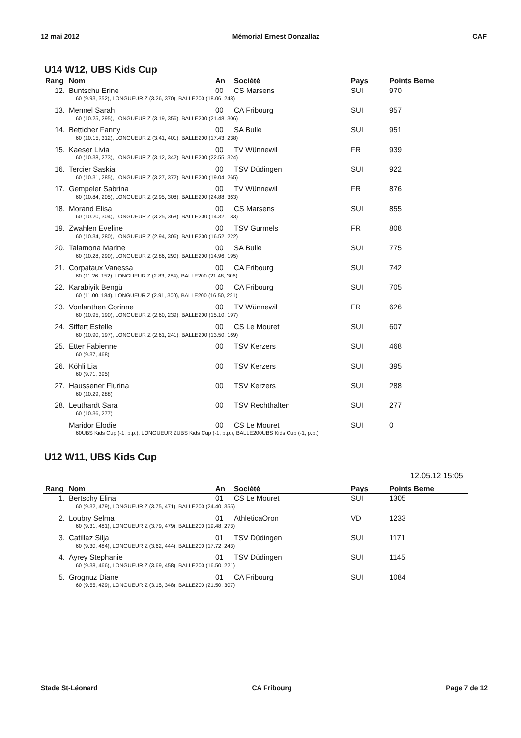12 mai 2012 Mémorial Ernest Donzallaz CAF
U14 W12, UBS Kids Cup
| Rang | Nom | An | Société | Pays | Points Beme |
| --- | --- | --- | --- | --- | --- |
| 12. | Buntschu Erine | 00 | CS Marsens | SUI | 970 |
| | 60 (9.93, 352), LONGUEUR Z (3.26, 370), BALLE200 (18.06, 248) | | | | |
| 13. | Mennel Sarah | 00 | CA Fribourg | SUI | 957 |
| | 60 (10.25, 295), LONGUEUR Z (3.19, 356), BALLE200 (21.48, 306) | | | | |
| 14. | Betticher Fanny | 00 | SA Bulle | SUI | 951 |
| | 60 (10.15, 312), LONGUEUR Z (3.41, 401), BALLE200 (17.43, 238) | | | | |
| 15. | Kaeser Livia | 00 | TV Wünnewil | FR | 939 |
| | 60 (10.38, 273), LONGUEUR Z (3.12, 342), BALLE200 (22.55, 324) | | | | |
| 16. | Tercier Saskia | 00 | TSV Düdingen | SUI | 922 |
| | 60 (10.31, 285), LONGUEUR Z (3.27, 372), BALLE200 (19.04, 265) | | | | |
| 17. | Gempeler Sabrina | 00 | TV Wünnewil | FR | 876 |
| | 60 (10.84, 205), LONGUEUR Z (2.95, 308), BALLE200 (24.88, 363) | | | | |
| 18. | Morand Elisa | 00 | CS Marsens | SUI | 855 |
| | 60 (10.20, 304), LONGUEUR Z (3.25, 368), BALLE200 (14.32, 183) | | | | |
| 19. | Zwahlen Eveline | 00 | TSV Gurmels | FR | 808 |
| | 60 (10.34, 280), LONGUEUR Z (2.94, 306), BALLE200 (16.52, 222) | | | | |
| 20. | Talamona Marine | 00 | SA Bulle | SUI | 775 |
| | 60 (10.28, 290), LONGUEUR Z (2.86, 290), BALLE200 (14.96, 195) | | | | |
| 21. | Corpataux Vanessa | 00 | CA Fribourg | SUI | 742 |
| | 60 (11.26, 152), LONGUEUR Z (2.83, 284), BALLE200 (21.48, 306) | | | | |
| 22. | Karabiyik Bengü | 00 | CA Fribourg | SUI | 705 |
| | 60 (11.00, 184), LONGUEUR Z (2.91, 300), BALLE200 (16.50, 221) | | | | |
| 23. | Vonlanthen Corinne | 00 | TV Wünnewil | FR | 626 |
| | 60 (10.95, 190), LONGUEUR Z (2.60, 239), BALLE200 (15.10, 197) | | | | |
| 24. | Siffert Estelle | 00 | CS Le Mouret | SUI | 607 |
| | 60 (10.90, 197), LONGUEUR Z (2.61, 241), BALLE200 (13.50, 169) | | | | |
| 25. | Etter Fabienne | 00 | TSV Kerzers | SUI | 468 |
| | 60 (9.37, 468) | | | | |
| 26. | Köhli Lia | 00 | TSV Kerzers | SUI | 395 |
| | 60 (9.71, 395) | | | | |
| 27. | Haussener Flurina | 00 | TSV Kerzers | SUI | 288 |
| | 60 (10.29, 288) | | | | |
| 28. | Leuthardt Sara | 00 | TSV Rechthalten | SUI | 277 |
| | 60 (10.36, 277) | | | | |
| | Maridor Elodie | 00 | CS Le Mouret | SUI | 0 |
| | 60UBS Kids Cup (-1, p.p.), LONGUEUR ZUBS Kids Cup (-1, p.p.), BALLE200UBS Kids Cup (-1, p.p.) | | | | |
U12 W11, UBS Kids Cup
12.05.12 15:05
| Rang | Nom | An | Société | Pays | Points Beme |
| --- | --- | --- | --- | --- | --- |
| 1. | Bertschy Elina | 01 | CS Le Mouret | SUI | 1305 |
| | 60 (9.32, 479), LONGUEUR Z (3.75, 471), BALLE200 (24.40, 355) | | | | |
| 2. | Loubry Selma | 01 | AthleticaOron | VD | 1233 |
| | 60 (9.31, 481), LONGUEUR Z (3.79, 479), BALLE200 (19.48, 273) | | | | |
| 3. | Catillaz Silja | 01 | TSV Düdingen | SUI | 1171 |
| | 60 (9.30, 484), LONGUEUR Z (3.62, 444), BALLE200 (17.72, 243) | | | | |
| 4. | Ayrey Stephanie | 01 | TSV Düdingen | SUI | 1145 |
| | 60 (9.38, 466), LONGUEUR Z (3.69, 458), BALLE200 (16.50, 221) | | | | |
| 5. | Grognuz Diane | 01 | CA Fribourg | SUI | 1084 |
| | 60 (9.55, 429), LONGUEUR Z (3.15, 348), BALLE200 (21.50, 307) | | | | |
Stade St-Léonard CA Fribourg Page 7 de 12